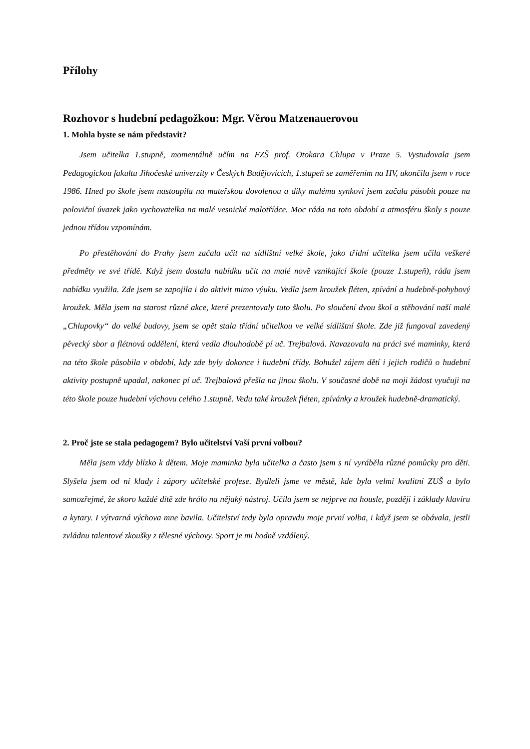Přílohy
Rozhovor s hudební pedagožkou: Mgr. Věrou Matzenauerovou
1. Mohla byste se nám představit?
Jsem učitelka 1.stupně, momentálně učím na FZŠ prof. Otokara Chlupa v Praze 5. Vystudovala jsem Pedagogickou fakultu Jihočeské univerzity v Českých Budějovicích, 1.stupeň se zaměřením na HV, ukončila jsem v roce 1986. Hned po škole jsem nastoupila na mateřskou dovolenou a díky malému synkovi jsem začala působit pouze na poloviční úvazek jako vychovatelka na malé vesnické malotřídce. Moc ráda na toto období a atmosféru školy s pouze jednou třídou vzpomínám.
Po přestěhování do Prahy jsem začala učit na sídlištní velké škole, jako třídní učitelka jsem učila veškeré předměty ve své třídě. Když jsem dostala nabídku učit na malé nově vznikající škole (pouze 1.stupeň), ráda jsem nabídku využila. Zde jsem se zapojila i do aktivit mimo výuku. Vedla jsem kroužek fléten, zpívání a hudebně-pohybový kroužek. Měla jsem na starost různé akce, které prezentovaly tuto školu. Po sloučení dvou škol a stěhování naší malé „Chlupovky“ do velké budovy, jsem se opět stala třídní učitelkou ve velké sídlištní škole. Zde již fungoval zavedený pěvecký sbor a flétnová oddělení, která vedla dlouhodobě pí uč. Trejbalová. Navazovala na práci své maminky, která na této škole působila v období, kdy zde byly dokonce i hudební třídy. Bohužel zájem dětí i jejich rodičů o hudební aktivity postupně upadal, nakonec pí uč. Trejbalová přešla na jinou školu. V současné době na moji žádost vyučuji na této škole pouze hudební výchovu celého 1.stupně. Vedu také kroužek fléten, zpívánky a kroužek hudebně-dramatický.
2. Proč jste se stala pedagogem? Bylo učitelství Vaší první volbou?
Měla jsem vždy blízko k dětem. Moje maminka byla učitelka a často jsem s ní vyráběla různé pomůcky pro děti. Slyšela jsem od ní klady i zápory učitelské profese. Bydleli jsme ve městě, kde byla velmi kvalitní ZUŠ a bylo samozřejmé, že skoro každé dítě zde hrálo na nějaký nástroj. Učila jsem se nejprve na housle, později i základy klavíru a kytary. I výtvarná výchova mne bavila. Učitelství tedy byla opravdu moje první volba, i když jsem se obávala, jestli zvládnu talentové zkoušky z tělesné výchovy. Sport je mi hodně vzdálený.